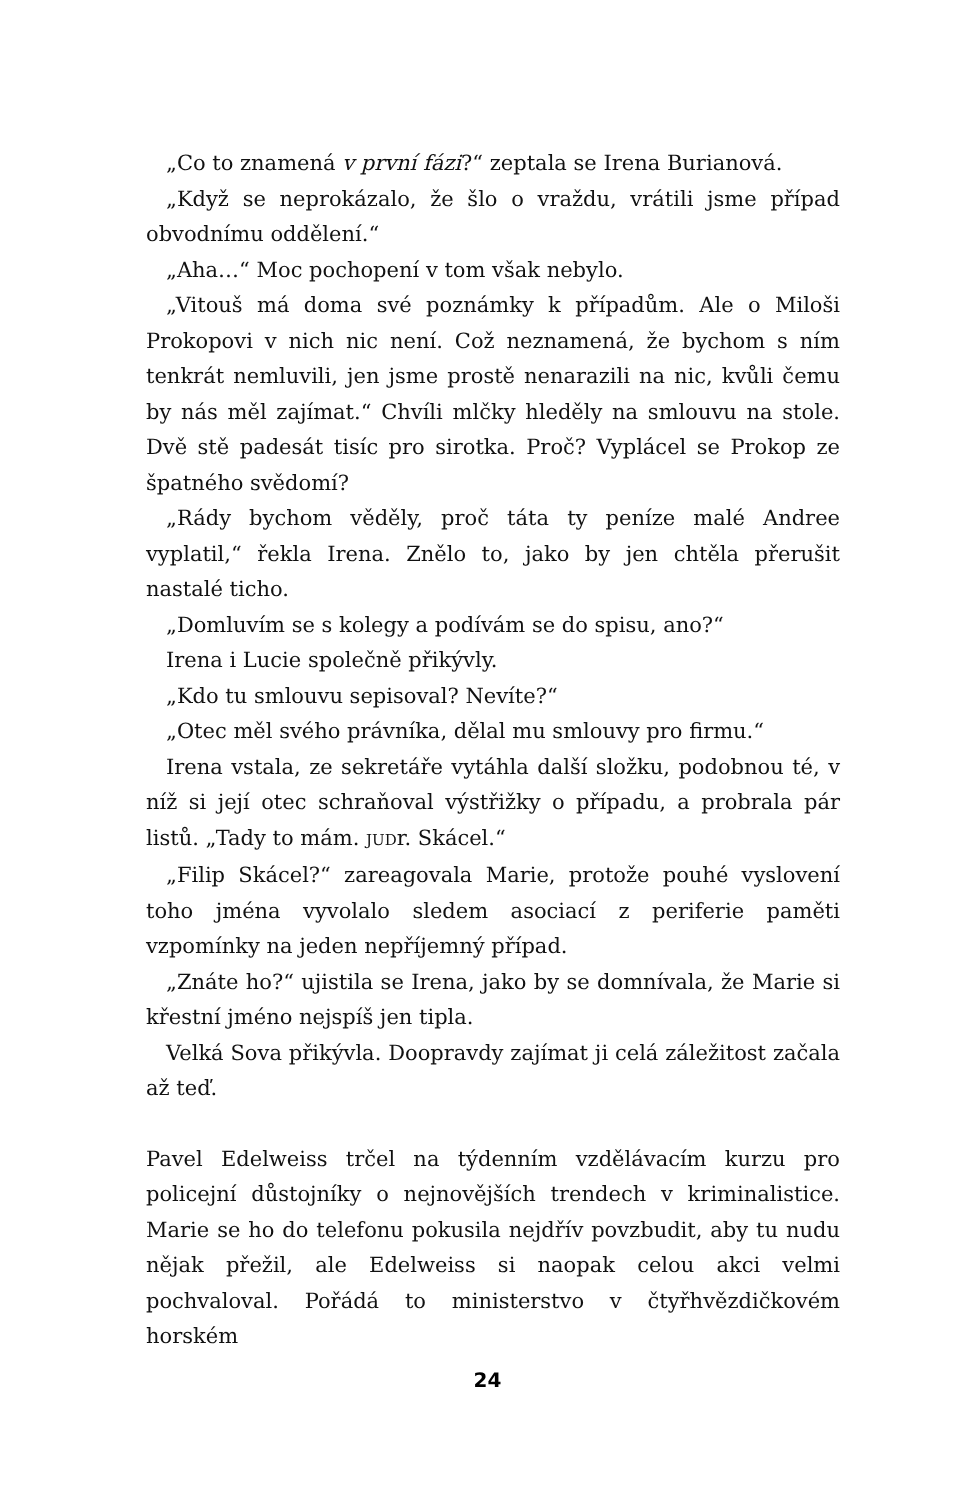„Co to znamená v první fázi?“ zeptala se Irena Burianová.
„Když se neprokázalo, že šlo o vraždu, vrátili jsme případ obvodnímu oddělení.“
„Aha…“ Moc pochopení v tom však nebylo.
„Vitouš má doma své poznámky k případům. Ale o Miloši Prokopovi v nich nic není. Což neznamená, že bychom s ním tenkrát nemluvili, jen jsme prostě nenarazili na nic, kvůli čemu by nás měl zajímat.“ Chvíli mlčky hleděly na smlouvu na stole. Dvě stě padesát tisíc pro sirotka. Proč? Vyplácel se Prokop ze špatného svědomí?
„Rády bychom věděly, proč táta ty peníze malé Andree vyplatil,“ řekla Irena. Znělo to, jako by jen chtěla přerušit nastalé ticho.
„Domluvím se s kolegy a podívám se do spisu, ano?“
Irena i Lucie společně přikývly.
„Kdo tu smlouvu sepisoval? Nevíte?“
„Otec měl svého právníka, dělal mu smlouvy pro firmu.“
Irena vstala, ze sekretáře vytáhla další složku, podobnou té, v níž si její otec schraňoval výstřižky o případu, a probrala pár listů. „Tady to mám. JUDr. Skácel.“
„Filip Skácel?“ zareagovala Marie, protože pouhé vyslovení toho jména vyvolalo sledem asociací z periferie paměti vzpomínky na jeden nepříjemný případ.
„Znáte ho?“ ujistila se Irena, jako by se domnívala, že Marie si křestní jméno nejspíš jen tipla.
Velká Sova přikývla. Doopravdy zajímat ji celá záležitost začala až teď.
Pavel Edelweiss trčel na týdenním vzdělávacím kurzu pro policejní důstojníky o nejnovějších trendech v kriminalistice. Marie se ho do telefonu pokusila nejdřív povzbudit, aby tu nudu nějak přežil, ale Edelweiss si naopak celou akci velmi pochvaloval. Pořádá to ministerstvo v čtyřhvězdičkovém horském
24